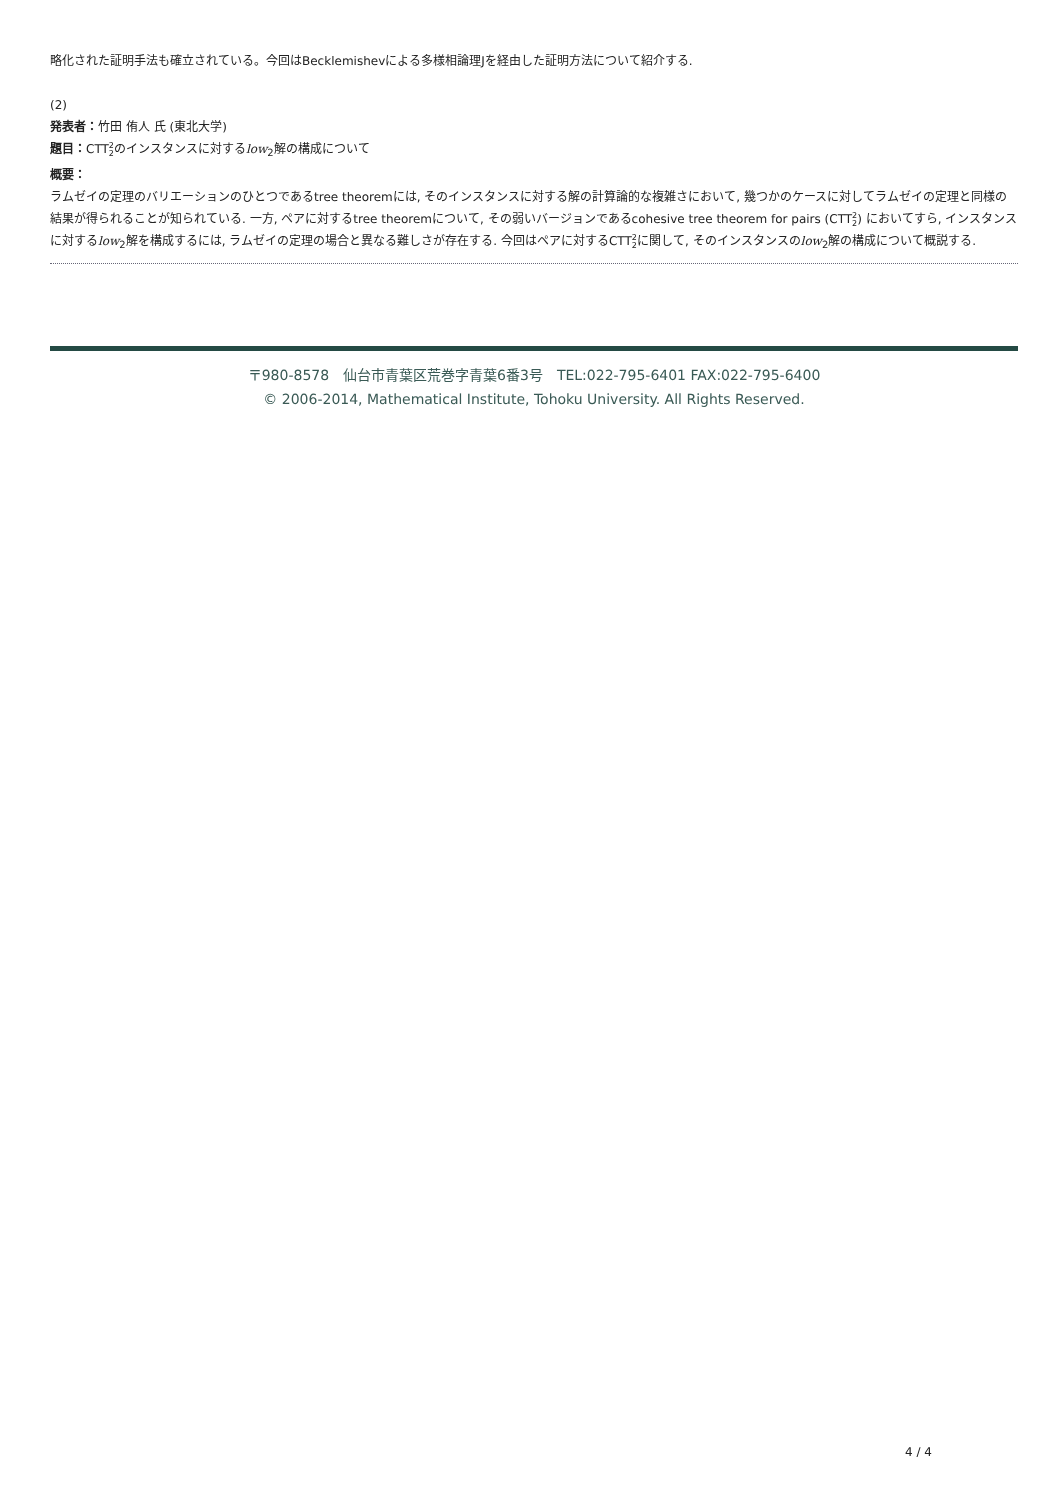略化された証明手法も確立されている。今回はBecklemishevによる多様相論理Jを経由した証明方法について紹介する.
(2)
発表者：竹田 侑人 氏 (東北大学)
題目：CTT2
2のインスタンスに対するlow<sub>2</sub>解の構成について
概要：
ラムゼイの定理のバリエーションのひとつであるtree theoremには, そのインスタンスに対する解の計算論的な複雑さにおいて, 幾つかのケースに対してラムゼイの定理と同様の結果が得られることが知られている. 一方, ペアに対するtree theoremについて, その弱いバージョンであるcohesive tree theorem for pairs (CTT2
2) においてすら, インスタンスに対するlow<sub>2</sub>解を構成するには, ラムゼイの定理の場合と異なる難しさが存在する. 今回はペアに対するCTT2
2に関して, そのインスタンスのlow<sub>2</sub>解の構成について概説する.
〒980-8578　仙台市青葉区荒巻字青葉6番3号　TEL:022-795-6401 FAX:022-795-6400
© 2006-2014, Mathematical Institute, Tohoku University. All Rights Reserved.
4 / 4